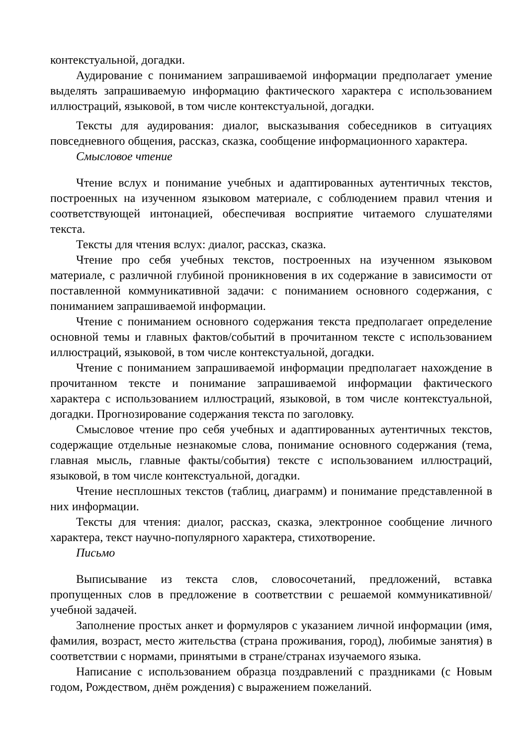контекстуальной, догадки.
Аудирование с пониманием запрашиваемой информации предполагает умение выделять запрашиваемую информацию фактического характера с использованием иллюстраций, языковой, в том числе контекстуальной, догадки.
Тексты для аудирования: диалог, высказывания собеседников в ситуациях повседневного общения, рассказ, сказка, сообщение информационного характера.
Смысловое чтение
Чтение вслух и понимание учебных и адаптированных аутентичных текстов, построенных на изученном языковом материале, с соблюдением правил чтения и соответствующей интонацией, обеспечивая восприятие читаемого слушателями текста.
Тексты для чтения вслух: диалог, рассказ, сказка.
Чтение про себя учебных текстов, построенных на изученном языковом материале, с различной глубиной проникновения в их содержание в зависимости от поставленной коммуникативной задачи: с пониманием основного содержания, с пониманием запрашиваемой информации.
Чтение с пониманием основного содержания текста предполагает определение основной темы и главных фактов/событий в прочитанном тексте с использованием иллюстраций, языковой, в том числе контекстуальной, догадки.
Чтение с пониманием запрашиваемой информации предполагает нахождение в прочитанном тексте и понимание запрашиваемой информации фактического характера с использованием иллюстраций, языковой, в том числе контекстуальной, догадки. Прогнозирование содержания текста по заголовку.
Смысловое чтение про себя учебных и адаптированных аутентичных текстов, содержащие отдельные незнакомые слова, понимание основного содержания (тема, главная мысль, главные факты/события) тексте с использованием иллюстраций, языковой, в том числе контекстуальной, догадки.
Чтение несплошных текстов (таблиц, диаграмм) и понимание представленной в них информации.
Тексты для чтения: диалог, рассказ, сказка, электронное сообщение личного характера, текст научно-популярного характера, стихотворение.
Письмо
Выписывание из текста слов, словосочетаний, предложений, вставка пропущенных слов в предложение в соответствии с решаемой коммуникативной/ учебной задачей.
Заполнение простых анкет и формуляров с указанием личной информации (имя, фамилия, возраст, место жительства (страна проживания, город), любимые занятия) в соответствии с нормами, принятыми в стране/странах изучаемого языка.
Написание с использованием образца поздравлений с праздниками (с Новым годом, Рождеством, днём рождения) с выражением пожеланий.